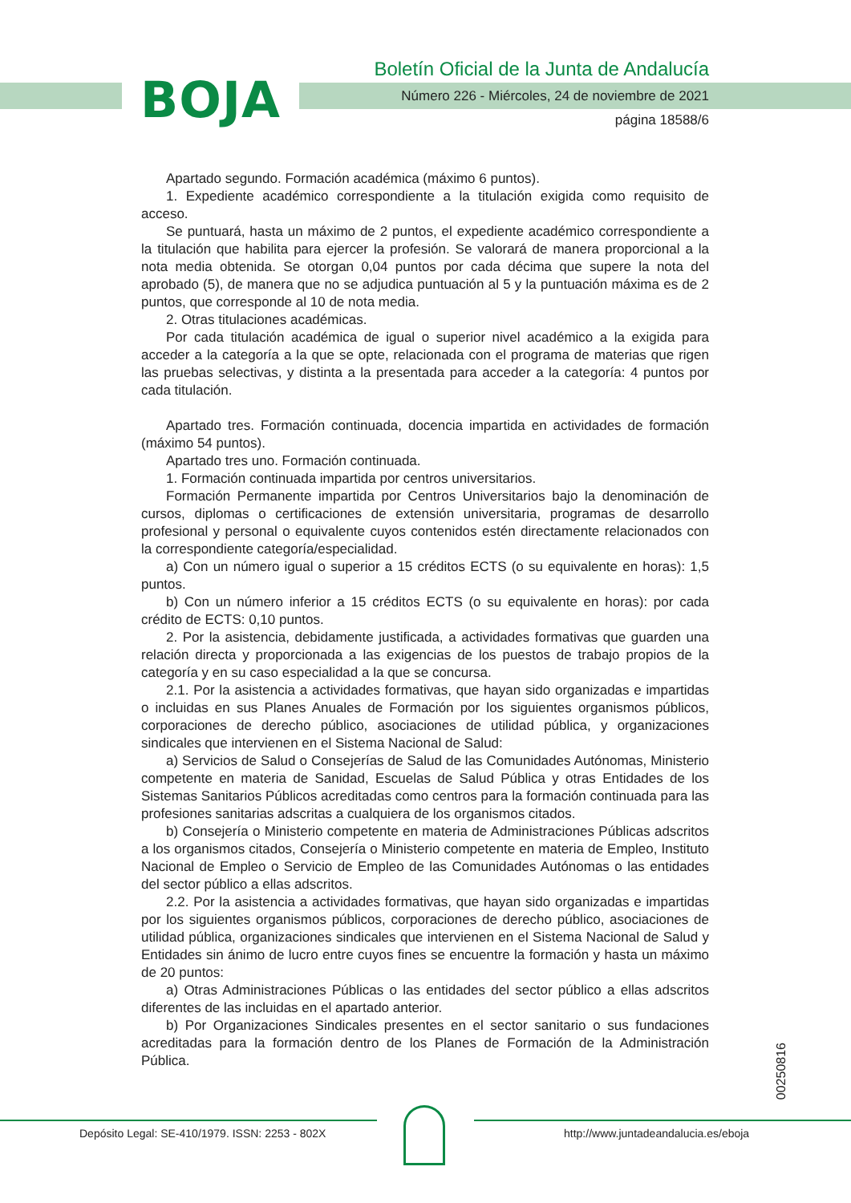BOJA
Boletín Oficial de la Junta de Andalucía
Número 226 - Miércoles, 24 de noviembre de 2021
página 18588/6
Apartado segundo. Formación académica (máximo 6 puntos).
1. Expediente académico correspondiente a la titulación exigida como requisito de acceso.
Se puntuará, hasta un máximo de 2 puntos, el expediente académico correspondiente a la titulación que habilita para ejercer la profesión. Se valorará de manera proporcional a la nota media obtenida. Se otorgan 0,04 puntos por cada décima que supere la nota del aprobado (5), de manera que no se adjudica puntuación al 5 y la puntuación máxima es de 2 puntos, que corresponde al 10 de nota media.
2. Otras titulaciones académicas.
Por cada titulación académica de igual o superior nivel académico a la exigida para acceder a la categoría a la que se opte, relacionada con el programa de materias que rigen las pruebas selectivas, y distinta a la presentada para acceder a la categoría: 4 puntos por cada titulación.
Apartado tres. Formación continuada, docencia impartida en actividades de formación (máximo 54 puntos).
Apartado tres uno. Formación continuada.
1. Formación continuada impartida por centros universitarios.
Formación Permanente impartida por Centros Universitarios bajo la denominación de cursos, diplomas o certificaciones de extensión universitaria, programas de desarrollo profesional y personal o equivalente cuyos contenidos estén directamente relacionados con la correspondiente categoría/especialidad.
a) Con un número igual o superior a 15 créditos ECTS (o su equivalente en horas): 1,5 puntos.
b) Con un número inferior a 15 créditos ECTS (o su equivalente en horas): por cada crédito de ECTS: 0,10 puntos.
2. Por la asistencia, debidamente justificada, a actividades formativas que guarden una relación directa y proporcionada a las exigencias de los puestos de trabajo propios de la categoría y en su caso especialidad a la que se concursa.
2.1. Por la asistencia a actividades formativas, que hayan sido organizadas e impartidas o incluidas en sus Planes Anuales de Formación por los siguientes organismos públicos, corporaciones de derecho público, asociaciones de utilidad pública, y organizaciones sindicales que intervienen en el Sistema Nacional de Salud:
a) Servicios de Salud o Consejerías de Salud de las Comunidades Autónomas, Ministerio competente en materia de Sanidad, Escuelas de Salud Pública y otras Entidades de los Sistemas Sanitarios Públicos acreditadas como centros para la formación continuada para las profesiones sanitarias adscritas a cualquiera de los organismos citados.
b) Consejería o Ministerio competente en materia de Administraciones Públicas adscritos a los organismos citados, Consejería o Ministerio competente en materia de Empleo, Instituto Nacional de Empleo o Servicio de Empleo de las Comunidades Autónomas o las entidades del sector público a ellas adscritos.
2.2. Por la asistencia a actividades formativas, que hayan sido organizadas e impartidas por los siguientes organismos públicos, corporaciones de derecho público, asociaciones de utilidad pública, organizaciones sindicales que intervienen en el Sistema Nacional de Salud y Entidades sin ánimo de lucro entre cuyos fines se encuentre la formación y hasta un máximo de 20 puntos:
a) Otras Administraciones Públicas o las entidades del sector público a ellas adscritos diferentes de las incluidas en el apartado anterior.
b) Por Organizaciones Sindicales presentes en el sector sanitario o sus fundaciones acreditadas para la formación dentro de los Planes de Formación de la Administración Pública.
00250816
Depósito Legal: SE-410/1979. ISSN: 2253 - 802X
http://www.juntadeandalucia.es/eboja